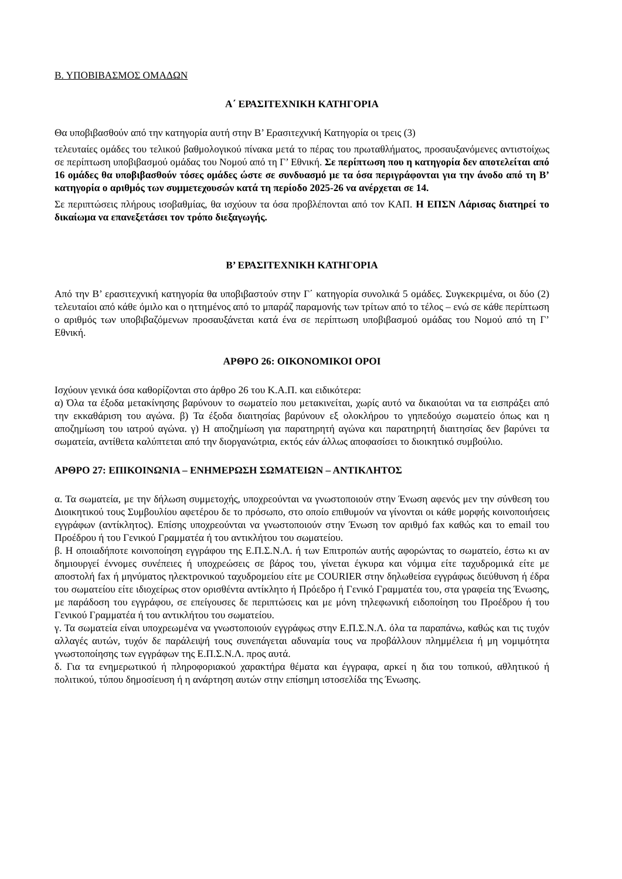Β. ΥΠΟΒΙΒΑΣΜΟΣ ΟΜΑΔΩΝ
Α΄ ΕΡΑΣΙΤΕΧΝΙΚΗ ΚΑΤΗΓΟΡΙΑ
Θα υποβιβασθούν από την κατηγορία αυτή στην Β’ Ερασιτεχνική Κατηγορία οι τρεις (3)
τελευταίες ομάδες του τελικού βαθμολογικού πίνακα μετά το πέρας του πρωταθλήματος, προσαυξανόμενες αντιστοίχως σε περίπτωση υποβιβασμού ομάδας του Νομού από τη Γ’ Εθνική. Σε περίπτωση που η κατηγορία δεν αποτελείται από 16 ομάδες θα υποβιβασθούν τόσες ομάδες ώστε σε συνδυασμό με τα όσα περιγράφονται για την άνοδο από τη Β’ κατηγορία ο αριθμός των συμμετεχουσών κατά τη περίοδο 2025-26 να ανέρχεται σε 14.
Σε περιπτώσεις πλήρους ισοβαθμίας, θα ισχύουν τα όσα προβλέπονται από τον ΚΑΠ. Η ΕΠΣΝ Λάρισας διατηρεί το δικαίωμα να επανεξετάσει τον τρόπο διεξαγωγής.
Β’ ΕΡΑΣΙΤΕΧΝΙΚΗ ΚΑΤΗΓΟΡΙΑ
Από την Β’ ερασιτεχνική κατηγορία θα υποβιβαστούν στην Γ΄ κατηγορία συνολικά 5 ομάδες. Συγκεκριμένα, οι δύο (2) τελευταίοι από κάθε όμιλο και ο ηττημένος από το μπαράζ παραμονής των τρίτων από το τέλος – ενώ σε κάθε περίπτωση ο αριθμός των υποβιβαζόμενων προσαυξάνεται κατά ένα σε περίπτωση υποβιβασμού ομάδας του Νομού από τη Γ’ Εθνική.
ΑΡΘΡΟ 26: ΟΙΚΟΝΟΜΙΚΟΙ ΟΡΟΙ
Ισχύουν γενικά όσα καθορίζονται στο άρθρο 26 του Κ.Α.Π. και ειδικότερα:
α) Όλα τα έξοδα μετακίνησης βαρύνουν το σωματείο που μετακινείται, χωρίς αυτό να δικαιούται να τα εισπράξει από την εκκαθάριση του αγώνα. β) Τα έξοδα διαιτησίας βαρύνουν εξ ολοκλήρου το γηπεδούχο σωματείο όπως και η αποζημίωση του ιατρού αγώνα. γ) Η αποζημίωση για παρατηρητή αγώνα και παρατηρητή διαιτησίας δεν βαρύνει τα σωματεία, αντίθετα καλύπτεται από την διοργανώτρια, εκτός εάν άλλως αποφασίσει το διοικητικό συμβούλιο.
ΑΡΘΡΟ 27: ΕΠΙΚΟΙΝΩΝΙΑ – ΕΝΗΜΕΡΩΣΗ ΣΩΜΑΤΕΙΩΝ – ΑΝΤΙΚΛΗΤΟΣ
α. Τα σωματεία, με την δήλωση συμμετοχής, υποχρεούνται να γνωστοποιούν στην Ένωση αφενός μεν την σύνθεση του Διοικητικού τους Συμβουλίου αφετέρου δε το πρόσωπο, στο οποίο επιθυμούν να γίνονται οι κάθε μορφής κοινοποιήσεις εγγράφων (αντίκλητος). Επίσης υποχρεούνται να γνωστοποιούν στην Ένωση τον αριθμό fax καθώς και το email του Προέδρου ή του Γενικού Γραμματέα ή του αντικλήτου του σωματείου.
β. Η οποιαδήποτε κοινοποίηση εγγράφου της Ε.Π.Σ.Ν.Λ. ή των Επιτροπών αυτής αφορώντας το σωματείο, έστω κι αν δημιουργεί έννομες συνέπειες ή υποχρεώσεις σε βάρος του, γίνεται έγκυρα και νόμιμα είτε ταχυδρομικά είτε με αποστολή fax ή μηνύματος ηλεκτρονικού ταχυδρομείου είτε με COURIER στην δηλωθείσα εγγράφως διεύθυνση ή έδρα του σωματείου είτε ιδιοχείρως στον ορισθέντα αντίκλητο ή Πρόεδρο ή Γενικό Γραμματέα του, στα γραφεία της Ένωσης, με παράδοση του εγγράφου, σε επείγουσες δε περιπτώσεις και με μόνη τηλεφωνική ειδοποίηση του Προέδρου ή του Γενικού Γραμματέα ή του αντικλήτου του σωματείου.
γ. Τα σωματεία είναι υποχρεωμένα να γνωστοποιούν εγγράφως στην Ε.Π.Σ.Ν.Λ. όλα τα παραπάνω, καθώς και τις τυχόν αλλαγές αυτών, τυχόν δε παράλειψή τους συνεπάγεται αδυναμία τους να προβάλλουν πλημμέλεια ή μη νομιμότητα γνωστοποίησης των εγγράφων της Ε.Π.Σ.Ν.Λ. προς αυτά.
δ. Για τα ενημερωτικού ή πληροφοριακού χαρακτήρα θέματα και έγγραφα, αρκεί η δια του τοπικού, αθλητικού ή πολιτικού, τύπου δημοσίευση ή η ανάρτηση αυτών στην επίσημη ιστοσελίδα της Ένωσης.